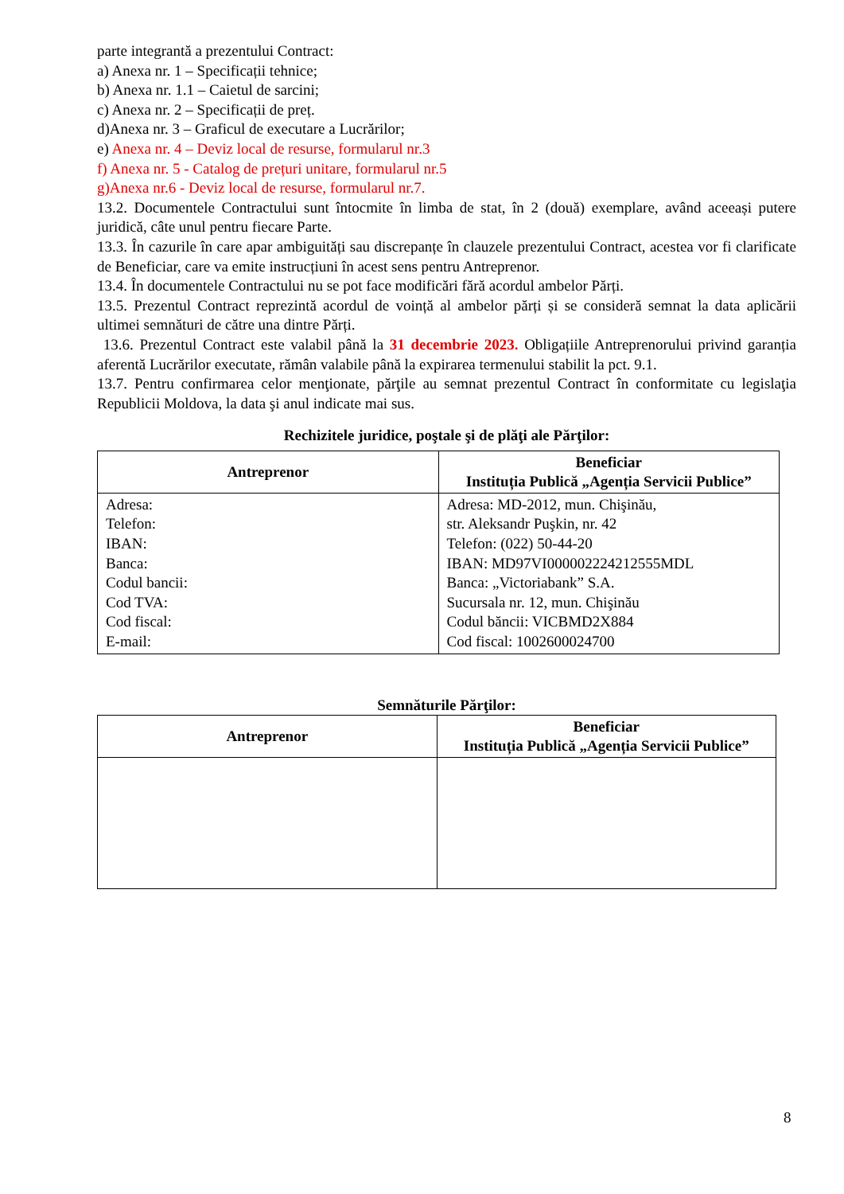parte integrantă a prezentului Contract:
a) Anexa nr. 1 – Specificații tehnice;
b) Anexa nr. 1.1 – Caietul de sarcini;
c) Anexa nr. 2 – Specificații de preț.
d)Anexa nr. 3 – Graficul de executare a Lucrărilor;
e) Anexa nr. 4 – Deviz local de resurse, formularul nr.3
f) Anexa nr. 5 - Catalog de prețuri unitare, formularul nr.5
g)Anexa nr.6 - Deviz local de resurse, formularul nr.7.
13.2. Documentele Contractului sunt întocmite în limba de stat, în 2 (două) exemplare, având aceeași putere juridică, câte unul pentru fiecare Parte.
13.3. În cazurile în care apar ambiguități sau discrepanțe în clauzele prezentului Contract, acestea vor fi clarificate de Beneficiar, care va emite instrucțiuni în acest sens pentru Antreprenor.
13.4. În documentele Contractului nu se pot face modificări fără acordul ambelor Părți.
13.5. Prezentul Contract reprezintă acordul de voință al ambelor părți și se consideră semnat la data aplicării ultimei semnături de către una dintre Părți.
13.6. Prezentul Contract este valabil până la 31 decembrie 2023. Obligațiile Antreprenorului privind garanția aferentă Lucrărilor executate, rămân valabile până la expirarea termenului stabilit la pct. 9.1.
13.7. Pentru confirmarea celor menţionate, părţile au semnat prezentul Contract în conformitate cu legislaţia Republicii Moldova, la data şi anul indicate mai sus.
Rechizitele juridice, poştale şi de plăţi ale Părţilor:
| Antreprenor | Beneficiar Instituția Publică „Agenția Servicii Publice” |
| --- | --- |
| Adresa: Telefon: IBAN: Banca: Codul bancii: Cod TVA: Cod fiscal: E-mail: | Adresa: MD-2012, mun. Chişinău, str. Aleksandr Puşkin, nr. 42 Telefon: (022) 50-44-20 IBAN: MD97VI000002224212555MDL Banca: „Victoriabank” S.A. Sucursala nr. 12, mun. Chişinău Codul băncii: VICBMD2X884 Cod fiscal: 1002600024700 |
Semnăturile Părţilor:
| Antreprenor | Beneficiar Instituția Publică „Agenția Servicii Publice” |
| --- | --- |
8